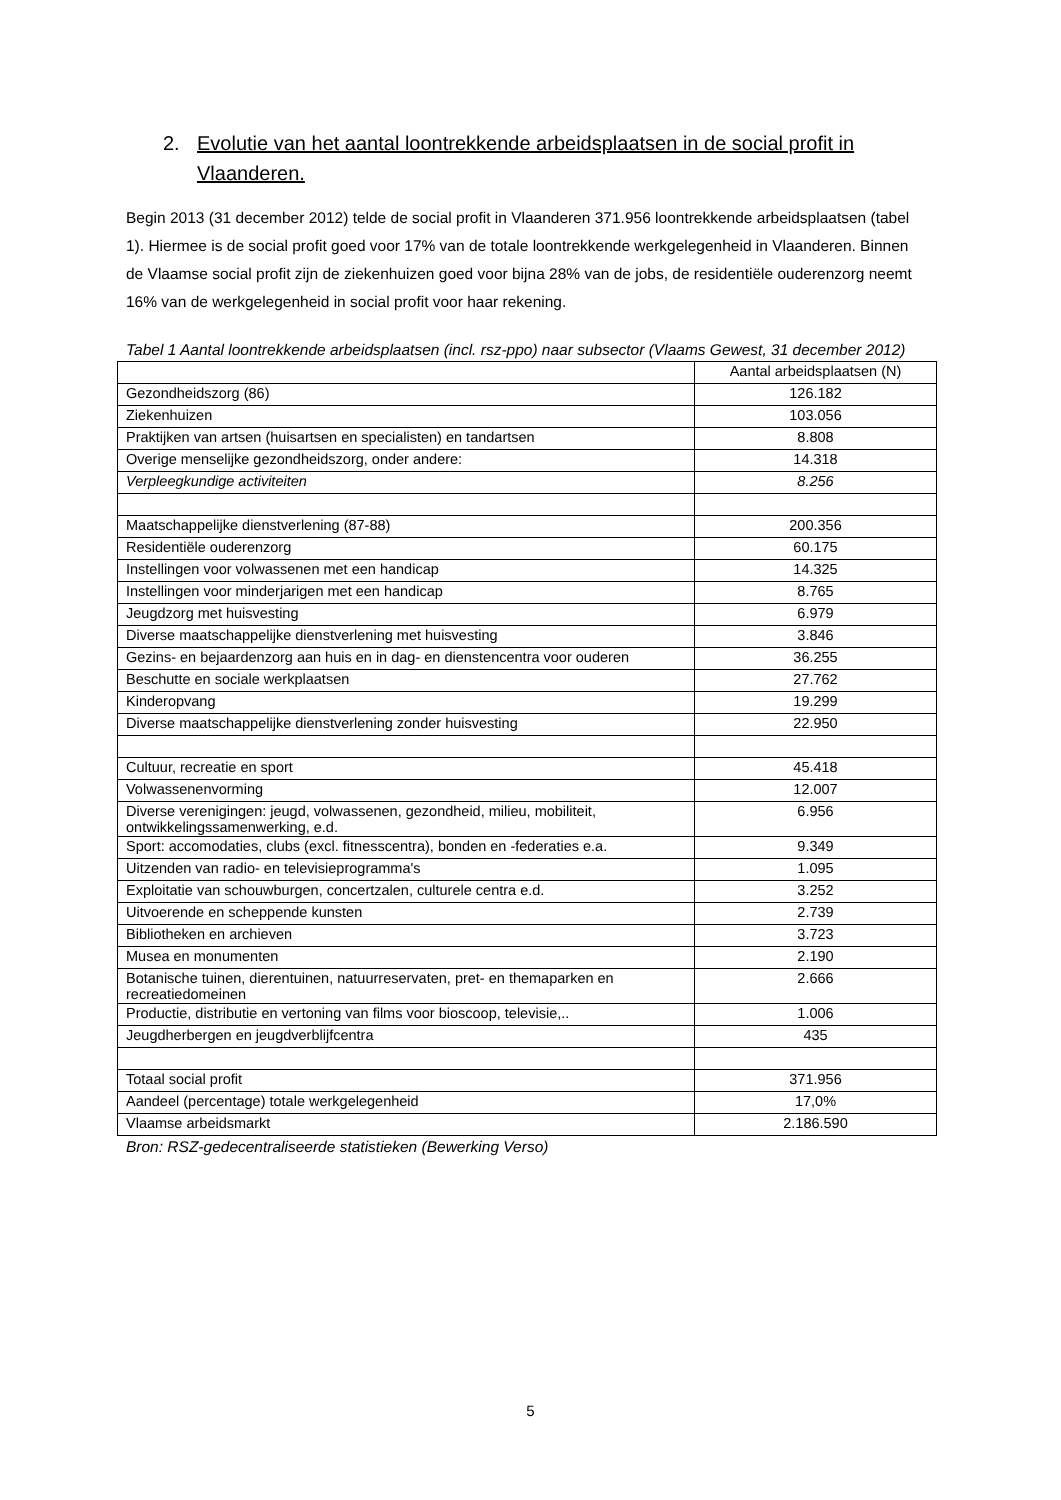2. Evolutie van het aantal loontrekkende arbeidsplaatsen in de social profit in
Vlaanderen.
Begin 2013 (31 december 2012) telde de social profit in Vlaanderen 371.956 loontrekkende arbeidsplaatsen (tabel 1). Hiermee is de social profit goed voor 17% van de totale loontrekkende werkgelegenheid in Vlaanderen. Binnen de Vlaamse social profit zijn de ziekenhuizen goed voor bijna 28% van de jobs, de residentiële ouderenzorg neemt 16% van de werkgelegenheid in social profit voor haar rekening.
Tabel 1 Aantal loontrekkende arbeidsplaatsen (incl. rsz-ppo) naar subsector (Vlaams Gewest, 31 december 2012)
| | Aantal arbeidsplaatsen (N) |
| --- | --- |
| Gezondheidszorg (86) | 126.182 |
| Ziekenhuizen | 103.056 |
| Praktijken van artsen (huisartsen en specialisten) en tandartsen | 8.808 |
| Overige menselijke gezondheidszorg, onder andere: | 14.318 |
| Verpleegkundige activiteiten | 8.256 |
| Maatschappelijke dienstverlening (87-88) | 200.356 |
| Residentiële ouderenzorg | 60.175 |
| Instellingen voor volwassenen met een handicap | 14.325 |
| Instellingen voor minderjarigen met een handicap | 8.765 |
| Jeugdzorg met huisvesting | 6.979 |
| Diverse maatschappelijke dienstverlening met huisvesting | 3.846 |
| Gezins- en bejaardenzorg aan huis en in dag- en dienstencentra voor ouderen | 36.255 |
| Beschutte en sociale werkplaatsen | 27.762 |
| Kinderopvang | 19.299 |
| Diverse maatschappelijke dienstverlening zonder huisvesting | 22.950 |
| Cultuur, recreatie en sport | 45.418 |
| Volwassenenvorming | 12.007 |
| Diverse verenigingen: jeugd, volwassenen, gezondheid, milieu, mobiliteit, ontwikkelingssamenwerking, e.d. | 6.956 |
| Sport: accomodaties, clubs (excl. fitnesscentra), bonden en -federaties e.a. | 9.349 |
| Uitzenden van radio- en televisieprogramma's | 1.095 |
| Exploitatie van schouwburgen, concertzalen, culturele centra e.d. | 3.252 |
| Uitvoerende en scheppende kunsten | 2.739 |
| Bibliotheken en archieven | 3.723 |
| Musea en monumenten | 2.190 |
| Botanische tuinen, dierentuinen, natuurreservaten, pret- en themaparken en recreatiedomeinen | 2.666 |
| Productie, distributie en vertoning van films voor bioscoop, televisie,.. | 1.006 |
| Jeugdherbergen en jeugdverblijfcentra | 435 |
| Totaal social profit | 371.956 |
| Aandeel (percentage) totale werkgelegenheid | 17,0% |
| Vlaamse arbeidsmarkt | 2.186.590 |
Bron: RSZ-gedecentraliseerde statistieken (Bewerking Verso)
5